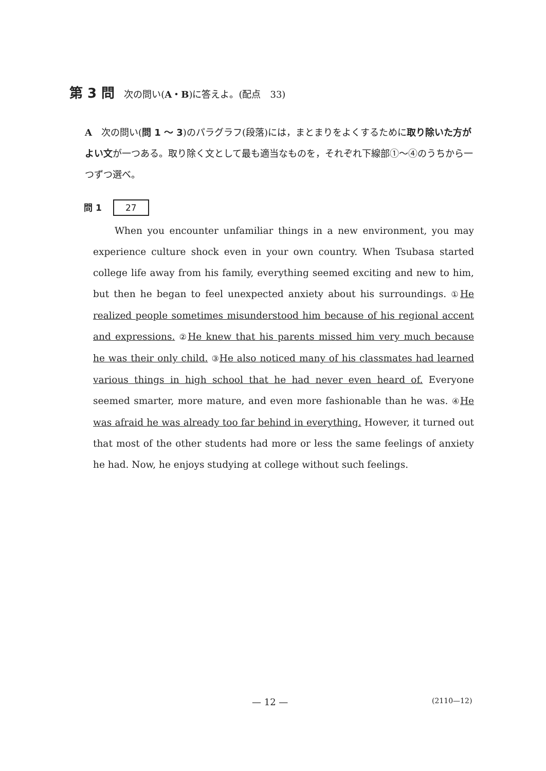第 3 問 次の問い(A・B)に答えよ。(配点　33)
A　次の問い(問 1 ～ 3)のパラグラフ(段落)には，まとまりをよくするために取り除いた方がよい文が一つある。取り除く文として最も適当なものを，それぞれ下線部①～④のうちから一つずつ選べ。
問 1 27
When you encounter unfamiliar things in a new environment, you may experience culture shock even in your own country. When Tsubasa started college life away from his family, everything seemed exciting and new to him, but then he began to feel unexpected anxiety about his surroundings. ① He realized people sometimes misunderstood him because of his regional accent and expressions. ② He knew that his parents missed him very much because he was their only child. ③ He also noticed many of his classmates had learned various things in high school that he had never even heard of. Everyone seemed smarter, more mature, and even more fashionable than he was. ④ He was afraid he was already too far behind in everything. However, it turned out that most of the other students had more or less the same feelings of anxiety he had. Now, he enjoys studying at college without such feelings.
— 12 — (2110—12)